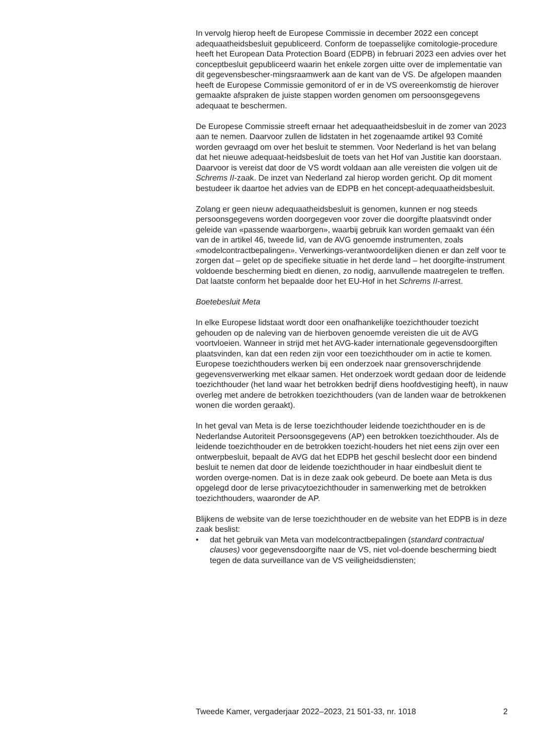In vervolg hierop heeft de Europese Commissie in december 2022 een concept adequaatheidsbesluit gepubliceerd. Conform de toepasselijke comitologie-procedure heeft het European Data Protection Board (EDPB) in februari 2023 een advies over het conceptbesluit gepubliceerd waarin het enkele zorgen uitte over de implementatie van dit gegevensbescher-mingsraamwerk aan de kant van de VS. De afgelopen maanden heeft de Europese Commissie gemonitord of er in de VS overeenkomstig de hierover gemaakte afspraken de juiste stappen worden genomen om persoonsgegevens adequaat te beschermen.
De Europese Commissie streeft ernaar het adequaatheidsbesluit in de zomer van 2023 aan te nemen. Daarvoor zullen de lidstaten in het zogenaamde artikel 93 Comité worden gevraagd om over het besluit te stemmen. Voor Nederland is het van belang dat het nieuwe adequaat-heidsbesluit de toets van het Hof van Justitie kan doorstaan. Daarvoor is vereist dat door de VS wordt voldaan aan alle vereisten die volgen uit de Schrems II-zaak. De inzet van Nederland zal hierop worden gericht. Op dit moment bestudeer ik daartoe het advies van de EDPB en het concept-adequaatheidsbesluit.
Zolang er geen nieuw adequaatheidsbesluit is genomen, kunnen er nog steeds persoonsgegevens worden doorgegeven voor zover die doorgifte plaatsvindt onder geleide van «passende waarborgen», waarbij gebruik kan worden gemaakt van één van de in artikel 46, tweede lid, van de AVG genoemde instrumenten, zoals «modelcontractbepalingen». Verwerkings-verantwoordelijken dienen er dan zelf voor te zorgen dat – gelet op de specifieke situatie in het derde land – het doorgifte-instrument voldoende bescherming biedt en dienen, zo nodig, aanvullende maatregelen te treffen. Dat laatste conform het bepaalde door het EU-Hof in het Schrems II-arrest.
Boetebesluit Meta
In elke Europese lidstaat wordt door een onafhankelijke toezichthouder toezicht gehouden op de naleving van de hierboven genoemde vereisten die uit de AVG voortvloeien. Wanneer in strijd met het AVG-kader internationale gegevensdoorgiften plaatsvinden, kan dat een reden zijn voor een toezichthouder om in actie te komen. Europese toezichthouders werken bij een onderzoek naar grensoverschrijdende gegevensverwerking met elkaar samen. Het onderzoek wordt gedaan door de leidende toezichthouder (het land waar het betrokken bedrijf diens hoofdvestiging heeft), in nauw overleg met andere de betrokken toezichthouders (van de landen waar de betrokkenen wonen die worden geraakt).
In het geval van Meta is de Ierse toezichthouder leidende toezichthouder en is de Nederlandse Autoriteit Persoonsgegevens (AP) een betrokken toezichthouder. Als de leidende toezichthouder en de betrokken toezicht-houders het niet eens zijn over een ontwerpbesluit, bepaalt de AVG dat het EDPB het geschil beslecht door een bindend besluit te nemen dat door de leidende toezichthouder in haar eindbesluit dient te worden overge-nomen. Dat is in deze zaak ook gebeurd. De boete aan Meta is dus opgelegd door de Ierse privacytoezichthouder in samenwerking met de betrokken toezichthouders, waaronder de AP.
Blijkens de website van de Ierse toezichthouder en de website van het EDPB is in deze zaak beslist:
• dat het gebruik van Meta van modelcontractbepalingen (standard contractual clauses) voor gegevensdoorgifte naar de VS, niet vol-doende bescherming biedt tegen de data surveillance van de VS veiligheidsdiensten;
Tweede Kamer, vergaderjaar 2022–2023, 21 501-33, nr. 1018 2